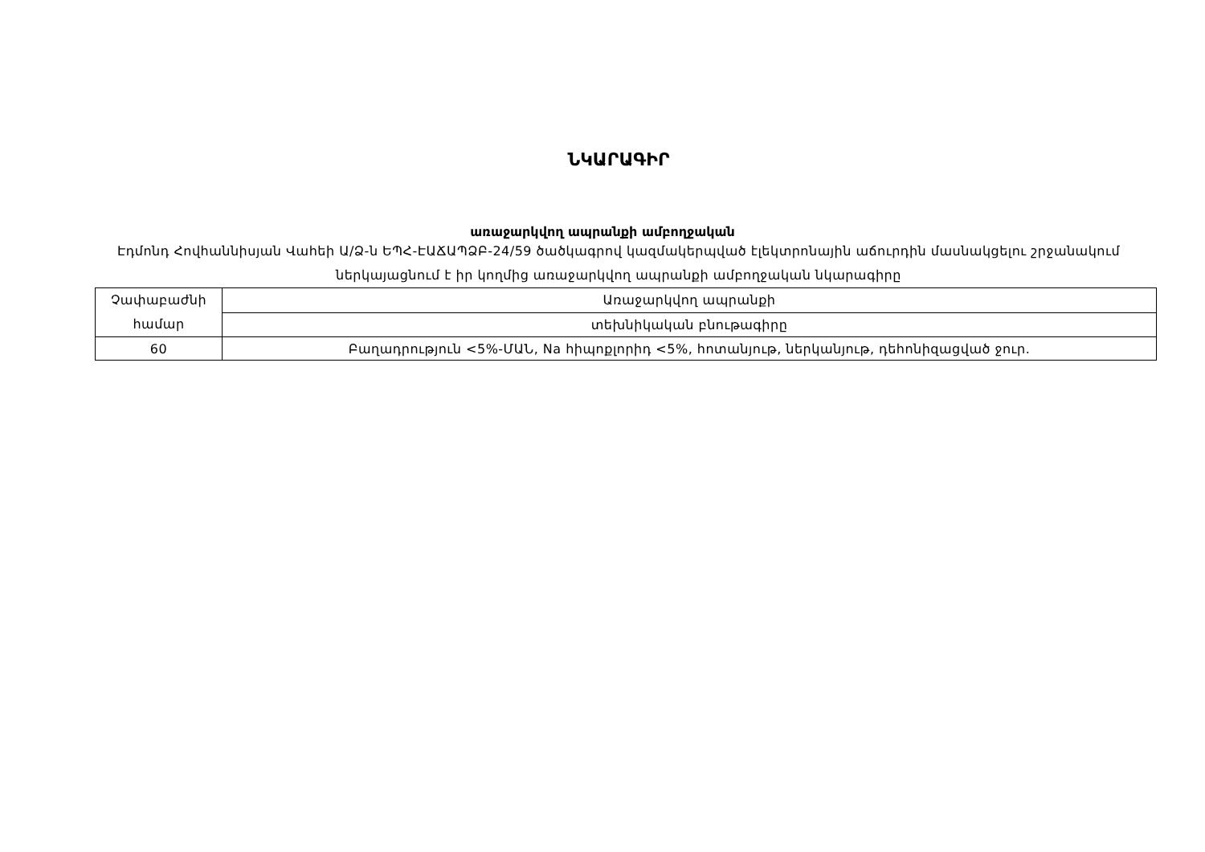ՆԿԱՐԱԳԻՐ
առաջարկվող ապրանքի ամբողջական
Էդմոնդ Հովհաննիսյան Վահեի Ա/Ձ-ն ԵՊՀ-ԷԱՃԱՊՁԲ-24/59 ծածկագրով կազմակերպված էլեկտրոնային աճուրդին մասնակցելու շրջանակում ներկայացնում է իր կողմից առաջարկվող ապրանքի ամբողջական նկարագիրը
| Չափաբաժնի համար | Առաջարկվող ապրանքի |
| | տեխնիկական բնութագիրը |
| 60 | Բաղադրություն <5%-ՄԱՆ, Na հիպոքլորիդ <5%, հոտանյութ, ներկանյութ, դեհոնիզացված ջուր. |